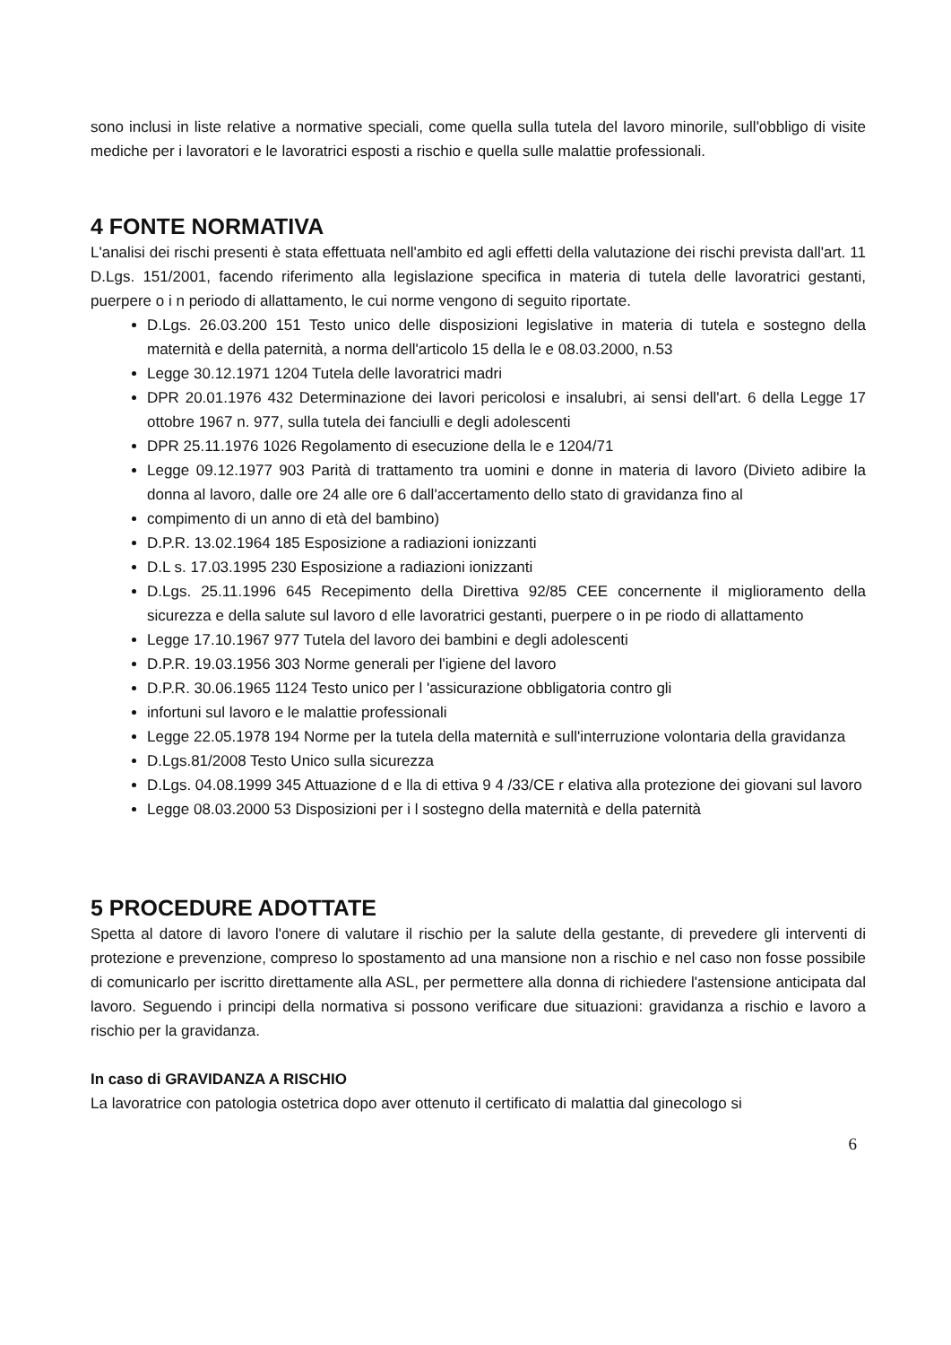sono inclusi in liste relative a normative speciali, come quella sulla tutela del lavoro minorile, sull'obbligo di visite mediche per i lavoratori e le lavoratrici esposti a rischio e quella sulle malattie professionali.
4 FONTE NORMATIVA
L'analisi dei rischi presenti è stata effettuata nell'ambito ed agli effetti della valutazione dei rischi prevista dall'art. 11 D.Lgs. 151/2001, facendo riferimento alla legislazione specifica in materia di tutela delle lavoratrici gestanti, puerpere o i n periodo di allattamento, le cui norme vengono di seguito riportate.
D.Lgs. 26.03.200 151 Testo unico delle disposizioni legislative in materia di tutela e sostegno della maternità e della paternità, a norma dell'articolo 15 della le e 08.03.2000, n.53
Legge 30.12.1971 1204 Tutela delle lavoratrici madri
DPR 20.01.1976 432 Determinazione dei lavori pericolosi e insalubri, ai sensi dell'art. 6 della Legge 17 ottobre 1967 n. 977, sulla tutela dei fanciulli e degli adolescenti
DPR 25.11.1976 1026 Regolamento di esecuzione della le e 1204/71
Legge 09.12.1977 903 Parità di trattamento tra uomini e donne in materia di lavoro (Divieto adibire la donna al lavoro, dalle ore 24 alle ore 6 dall'accertamento dello stato di gravidanza fino al
compimento di un anno di età del bambino)
D.P.R. 13.02.1964 185 Esposizione a radiazioni ionizzanti
D.L s. 17.03.1995 230 Esposizione a radiazioni ionizzanti
D.Lgs. 25.11.1996 645 Recepimento della Direttiva 92/85 CEE concernente il miglioramento della sicurezza e della salute sul lavoro d elle lavoratrici gestanti, puerpere o in pe riodo di allattamento
Legge 17.10.1967 977 Tutela del lavoro dei bambini e degli adolescenti
D.P.R. 19.03.1956 303 Norme generali per l'igiene del lavoro
D.P.R. 30.06.1965 1124 Testo unico per l 'assicurazione obbligatoria contro gli
infortuni sul lavoro e le malattie professionali
Legge 22.05.1978 194 Norme per la tutela della maternità e sull'interruzione volontaria della gravidanza
D.Lgs.81/2008 Testo Unico sulla sicurezza
D.Lgs. 04.08.1999 345 Attuazione d e lla di ettiva 9 4 /33/CE r elativa alla protezione dei giovani sul lavoro
Legge 08.03.2000 53 Disposizioni per i l sostegno della maternità e della paternità
5 PROCEDURE ADOTTATE
Spetta al datore di lavoro l'onere di valutare il rischio per la salute della gestante, di prevedere gli interventi di protezione e prevenzione, compreso lo spostamento ad una mansione non a rischio e nel caso non fosse possibile di comunicarlo per iscritto direttamente alla ASL, per permettere alla donna di richiedere l'astensione anticipata dal lavoro. Seguendo i principi della normativa si possono verificare due situazioni: gravidanza a rischio e lavoro a rischio per la gravidanza.
In caso di GRAVIDANZA A RISCHIO
La lavoratrice con patologia ostetrica dopo aver ottenuto il certificato di malattia dal ginecologo si
6